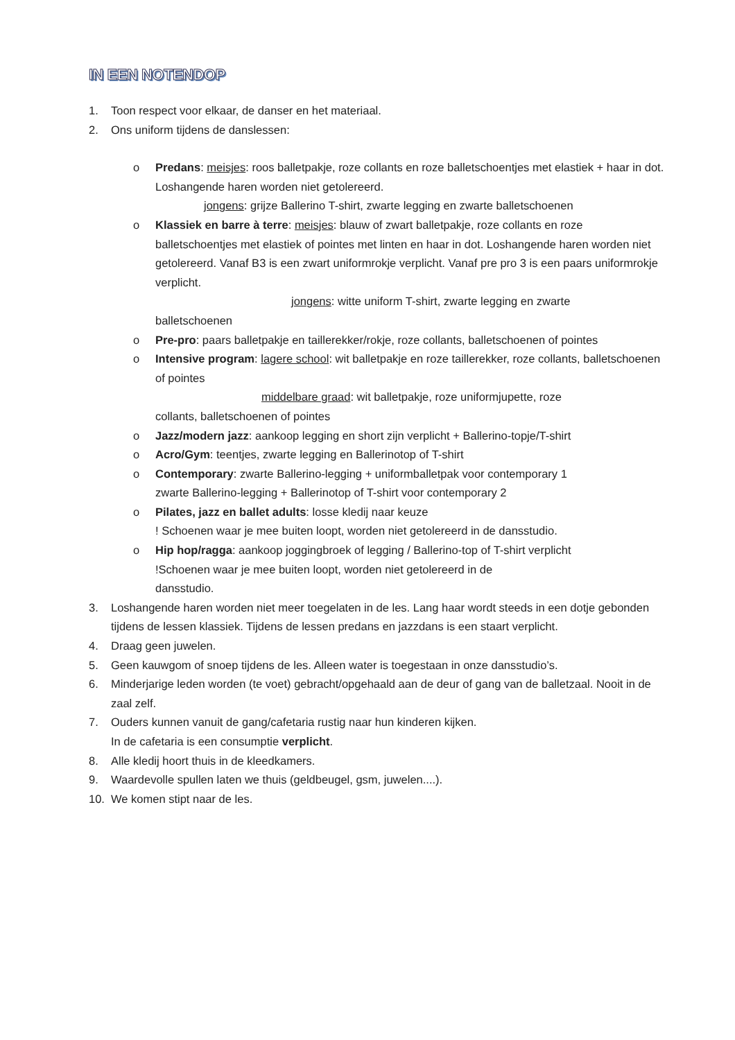IN EEN NOTENDOP
1. Toon respect voor elkaar, de danser en het materiaal.
2. Ons uniform tijdens de danslessen:
o Predans: meisjes: roos balletpakje, roze collants en roze balletschoentjes met elastiek + haar in dot. Loshangende haren worden niet getolereerd.
jongens: grijze Ballerino T-shirt, zwarte legging en zwarte balletschoenen
o Klassiek en barre à terre: meisjes: blauw of zwart balletpakje, roze collants en roze balletschoentjes met elastiek of pointes met linten en haar in dot. Loshangende haren worden niet getolereerd. Vanaf B3 is een zwart uniformrokje verplicht. Vanaf pre pro 3 is een paars uniformrokje verplicht.
jongens: witte uniform T-shirt, zwarte legging en zwarte
balletschoenen
o Pre-pro: paars balletpakje en taillerekker/rokje, roze collants, balletschoenen of pointes
o Intensive program: lagere school: wit balletpakje en roze taillerekker, roze collants, balletschoenen of pointes
middelbare graad: wit balletpakje, roze uniformjupette, roze
collants, balletschoenen of pointes
o Jazz/modern jazz: aankoop legging en short zijn verplicht + Ballerino-topje/T-shirt
o Acro/Gym: teentjes, zwarte legging en Ballerinotop of T-shirt
o Contemporary: zwarte Ballerino-legging + uniformballetpak voor contemporary 1
zwarte Ballerino-legging + Ballerinotop of T-shirt voor contemporary 2
o Pilates, jazz en ballet adults: losse kledij naar keuze
! Schoenen waar je mee buiten loopt, worden niet getolereerd in de dansstudio.
o Hip hop/ragga: aankoop joggingbroek of legging / Ballerino-top of T-shirt verplicht
!Schoenen waar je mee buiten loopt, worden niet getolereerd in de
dansstudio.
3. Loshangende haren worden niet meer toegelaten in de les. Lang haar wordt steeds in een dotje gebonden tijdens de lessen klassiek. Tijdens de lessen predans en jazzdans is een staart verplicht.
4. Draag geen juwelen.
5. Geen kauwgom of snoep tijdens de les. Alleen water is toegestaan in onze dansstudio’s.
6. Minderjarige leden worden (te voet) gebracht/opgehaald aan de deur of gang van de balletzaal. Nooit in de zaal zelf.
7. Ouders kunnen vanuit de gang/cafetaria rustig naar hun kinderen kijken.
In de cafetaria is een consumptie verplicht.
8. Alle kledij hoort thuis in de kleedkamers.
9. Waardevolle spullen laten we thuis (geldbeugel, gsm, juwelen....).
10. We komen stipt naar de les.